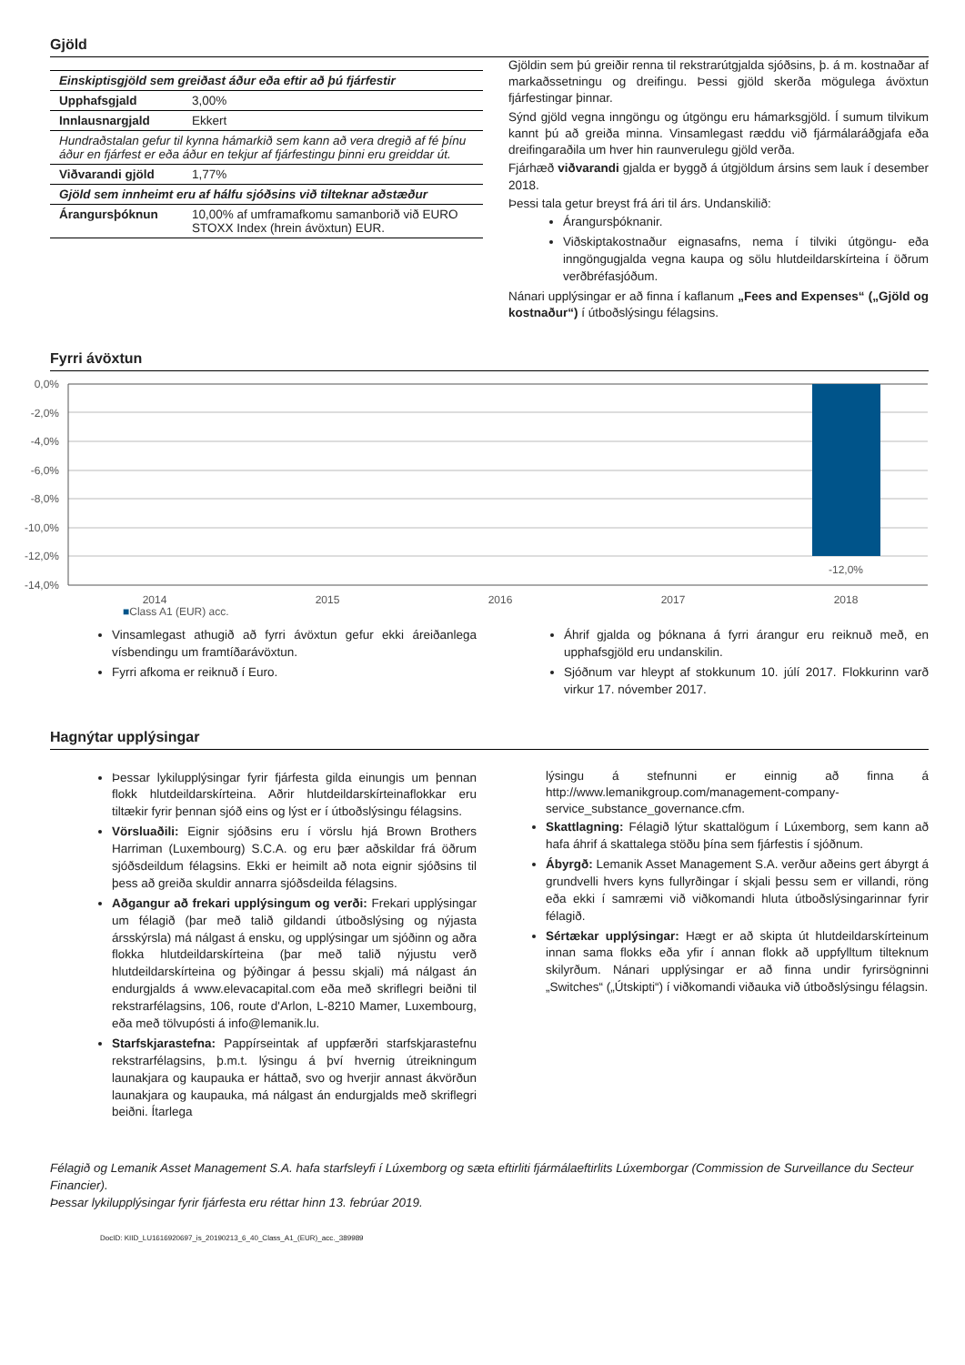Gjöld
| Einskiptisgjöld sem greiðast áður eða eftir að þú fjárfestir | |
| Upphafsgjald | 3,00% |
| Innlausnargjald | Ekkert |
| Hundraðstalan gefur til kynna hámarkið sem kann að vera dregið af fé þínu áður en fjárfest er eða áður en tekjur af fjárfestingu þinni eru greiddar út. | |
| Viðvarandi gjöld | 1,77% |
| Gjöld sem innheimt eru af hálfu sjóðsins við tilteknar aðstæður | |
| Árangursþóknun | 10,00% af umframafkomu samanborið við EURO STOXX Index (hrein ávöxtun) EUR. |
Gjöldin sem þú greiðir renna til rekstrarútgjalda sjóðsins, þ. á m. kostnaðar af markaðssetningu og dreifingu. Þessi gjöld skerða mögulega ávöxtun fjárfestingar þinnar.
Sýnd gjöld vegna inngöngu og útgöngu eru hámarksgjöld. Í sumum tilvikum kannt þú að greiða minna. Vinsamlegast ræddu við fjármálaráðgjafa eða dreifingaraðila um hver hin raunverulegu gjöld verða.
Fjárhæð viðvarandi gjalda er byggð á útgjöldum ársins sem lauk í desember 2018.
Þessi tala getur breyst frá ári til árs. Undanskilið:
Árangursþóknanir.
Viðskiptakostnaður eignasafns, nema í tilviki útgöngu- eða inngöngugjalda vegna kaupa og sölu hlutdeildarskírteina í öðrum verðbréfasjóðum.
Nánari upplýsingar er að finna í kaflanum „Fees and Expenses“ („Gjöld og kostnaður“) í útboðslýsingu félagsins.
Fyrri ávöxtun
0,0%
-2,0%
-4,0%
-6,0%
-8,0%
-10,0%
-12,0%
-14,0%
-12,0%
2014
2015
2016
2017
2018
■Class A1 (EUR) acc.
Vinsamlegast athugið að fyrri ávöxtun gefur ekki áreiðanlega vísbendingu um framtíðarávöxtun.
Fyrri afkoma er reiknuð í Euro.
Áhrif gjalda og þóknana á fyrri árangur eru reiknuð með, en upphafsgjöld eru undanskilin.
Sjóðnum var hleypt af stokkunum 10. júlí 2017. Flokkurinn varð virkur 17. nóvember 2017.
Hagnýtar upplýsingar
Þessar lykilupplýsingar fyrir fjárfesta gilda einungis um þennan flokk hlutdeildarskírteina. Aðrir hlutdeildarskírteinaflokkar eru tiltækir fyrir þennan sjóð eins og lýst er í útboðslýsingu félagsins.
Vörsluaðili: Eignir sjóðsins eru í vörslu hjá Brown Brothers Harriman (Luxembourg) S.C.A. og eru þær aðskildar frá öðrum sjóðsdeildum félagsins. Ekki er heimilt að nota eignir sjóðsins til þess að greiða skuldir annarra sjóðsdeilda félagsins.
Aðgangur að frekari upplýsingum og verði: Frekari upplýsingar um félagið (þar með talið gildandi útboðslýsing og nýjasta ársskýrsla) má nálgast á ensku, og upplýsingar um sjóðinn og aðra flokka hlutdeildarskírteina (þar með talið nýjustu verð hlutdeildarskírteina og þýðingar á þessu skjali) má nálgast án endurgjalds á www.elevacapital.com eða með skriflegri beiðni til rekstrarfélagsins, 106, route d'Arlon, L-8210 Mamer, Luxembourg, eða með tölvupósti á info@lemanik.lu.
Starfskjarastefna: Pappírseintak af uppfærðri starfskjarastefnu rekstrarfélagsins, þ.m.t. lýsingu á því hvernig útreikningum launakjara og kaupauka er háttað, svo og hverjir annast ákvörðun launakjara og kaupauka, má nálgast án endurgjalds með skriflegri beiðni. Ítarlega
lýsingu á stefnunni er einnig að finna á http://www.lemanikgroup.com/management-company-service_substance_governance.cfm.
Skattlagning: Félagið lýtur skattalögum í Lúxemborg, sem kann að hafa áhrif á skattalega stöðu þína sem fjárfestis í sjóðnum.
Ábyrgð: Lemanik Asset Management S.A. verður aðeins gert ábyrgt á grundvelli hvers kyns fullyrðingar í skjali þessu sem er villandi, röng eða ekki í samræmi við viðkomandi hluta útboðslýsingarinnar fyrir félagið.
Sértækar upplýsingar: Hægt er að skipta út hlutdeildarskírteinum innan sama flokks eða yfir í annan flokk að uppfylltum tilteknum skilyrðum. Nánari upplýsingar er að finna undir fyrirsögninni „Switches“ („Útskipti“) í viðkomandi viðauka við útboðslýsingu félagsin.
Félagið og Lemanik Asset Management S.A. hafa starfsleyfi í Lúxemborg og sæta eftirliti fjármálaeftirlits Lúxemborgar (Commission de Surveillance du Secteur Financier).
Þessar lykilupplýsingar fyrir fjárfesta eru réttar hinn 13. febrúar 2019.
DocID: KIID_LU1616920697_is_20190213_6_40_Class_A1_(EUR)_acc._389989